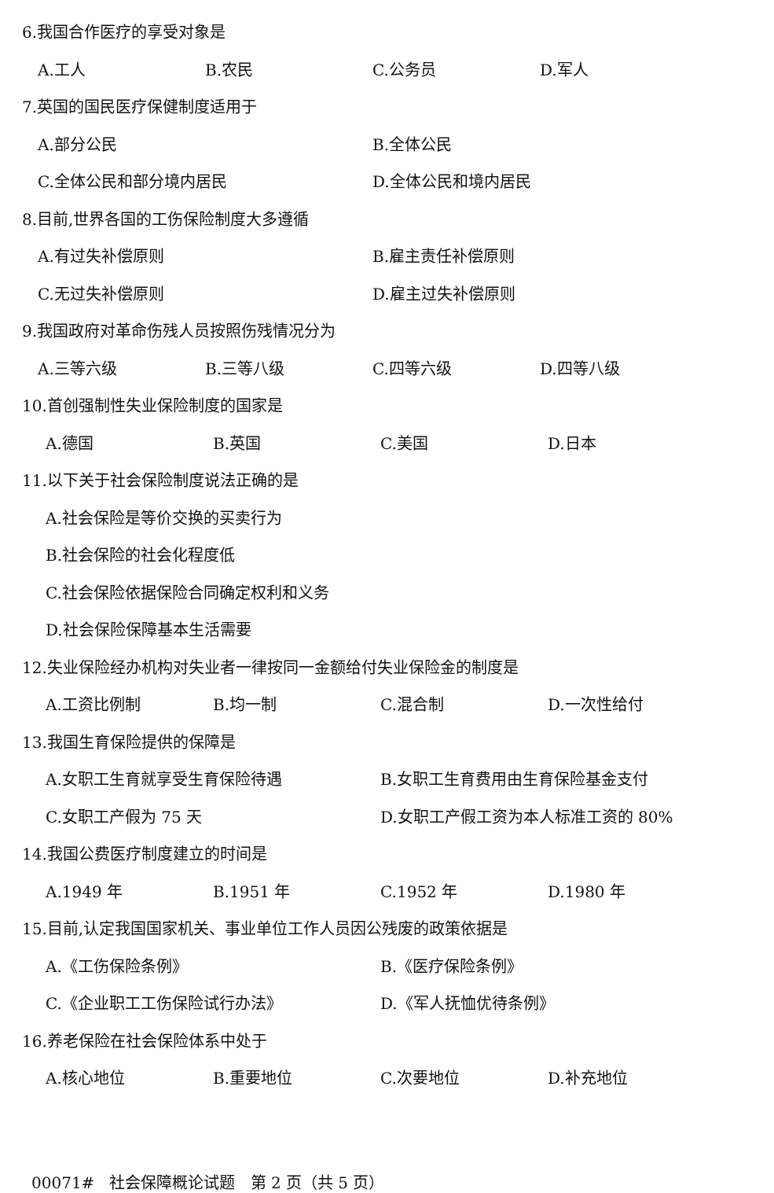6.我国合作医疗的享受对象是
A.工人 B.农民 C.公务员 D.军人
7.英国的国民医疗保健制度适用于
A.部分公民 B.全体公民
C.全体公民和部分境内居民 D.全体公民和境内居民
8.目前,世界各国的工伤保险制度大多遵循
A.有过失补偿原则 B.雇主责任补偿原则
C.无过失补偿原则 D.雇主过失补偿原则
9.我国政府对革命伤残人员按照伤残情况分为
A.三等六级 B.三等八级 C.四等六级 D.四等八级
10.首创强制性失业保险制度的国家是
A.德国 B.英国 C.美国 D.日本
11.以下关于社会保险制度说法正确的是
A.社会保险是等价交换的买卖行为
B.社会保险的社会化程度低
C.社会保险依据保险合同确定权利和义务
D.社会保险保障基本生活需要
12.失业保险经办机构对失业者一律按同一金额给付失业保险金的制度是
A.工资比例制 B.均一制 C.混合制 D.一次性给付
13.我国生育保险提供的保障是
A.女职工生育就享受生育保险待遇 B.女职工生育费用由生育保险基金支付
C.女职工产假为 75 天 D.女职工产假工资为本人标准工资的 80%
14.我国公费医疗制度建立的时间是
A.1949 年 B.1951 年 C.1952 年 D.1980 年
15.目前,认定我国国家机关、事业单位工作人员因公残废的政策依据是
A.《工伤保险条例》 B.《医疗保险条例》
C.《企业职工工伤保险试行办法》 D.《军人抚恤优待条例》
16.养老保险在社会保险体系中处于
A.核心地位 B.重要地位 C.次要地位 D.补充地位
00071# 社会保障概论试题 第 2 页（共 5 页）